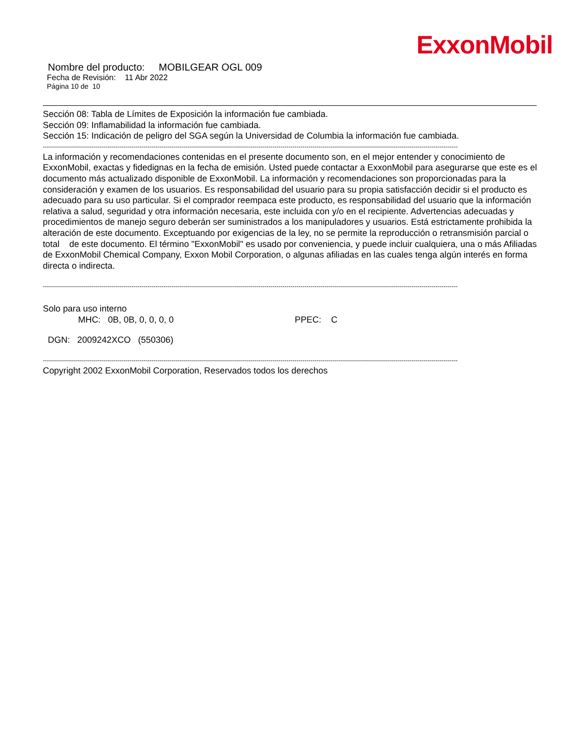ExxonMobil
Nombre del producto: MOBILGEAR OGL 009
Fecha de Revisión: 11 Abr 2022
Página 10 de 10
Sección 08: Tabla de Límites de Exposición la información fue cambiada.
Sección 09: Inflamabilidad la información fue cambiada.
Sección 15: Indicación de peligro del SGA según la Universidad de Columbia la información fue cambiada.
--------------------------------------------------------------------------------------------------------------------------------------------------------------------------------------------------------------
La información y recomendaciones contenidas en el presente documento son, en el mejor entender y conocimiento de ExxonMobil, exactas y fidedignas en la fecha de emisión. Usted puede contactar a ExxonMobil para asegurarse que este es el documento más actualizado disponible de ExxonMobil. La información y recomendaciones son proporcionadas para la consideración y examen de los usuarios. Es responsabilidad del usuario para su propia satisfacción decidir si el producto es adecuado para su uso particular. Si el comprador reempaca este producto, es responsabilidad del usuario que la información relativa a salud, seguridad y otra información necesaria, este incluida con y/o en el recipiente. Advertencias adecuadas y procedimientos de manejo seguro deberán ser suministrados a los manipuladores y usuarios. Está estrictamente prohibida la alteración de este documento. Exceptuando por exigencias de la ley, no se permite la reproducción o retransmisión parcial o total de este documento. El término "ExxonMobil" es usado por conveniencia, y puede incluir cualquiera, una o más Afiliadas de ExxonMobil Chemical Company, Exxon Mobil Corporation, o algunas afiliadas en las cuales tenga algún interés en forma directa o indirecta.
--------------------------------------------------------------------------------------------------------------------------------------------------------------------------------------------------------------
Solo para uso interno
MHC: 0B, 0B, 0, 0, 0, 0 PPEC: C
DGN: 2009242XCO (550306)
--------------------------------------------------------------------------------------------------------------------------------------------------------------------------------------------------------------
Copyright 2002 ExxonMobil Corporation, Reservados todos los derechos